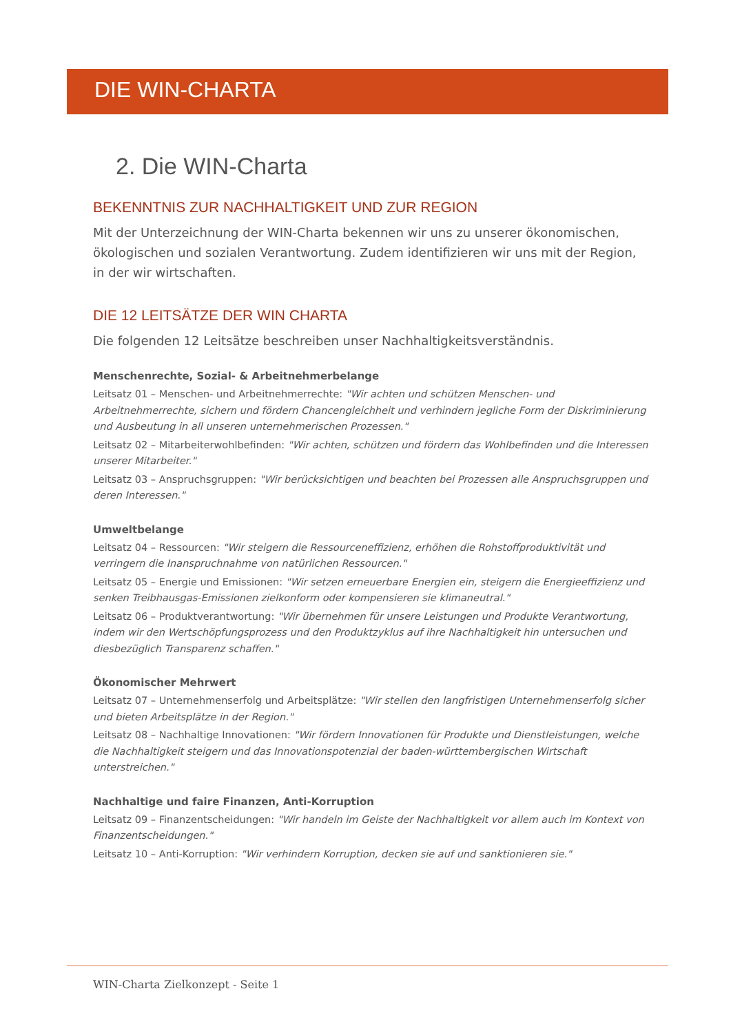DIE WIN-CHARTA
2. Die WIN-Charta
BEKENNTNIS ZUR NACHHALTIGKEIT UND ZUR REGION
Mit der Unterzeichnung der WIN-Charta bekennen wir uns zu unserer ökonomischen, ökologischen und sozialen Verantwortung. Zudem identifizieren wir uns mit der Region, in der wir wirtschaften.
DIE 12 LEITSÄTZE DER WIN CHARTA
Die folgenden 12 Leitsätze beschreiben unser Nachhaltigkeitsverständnis.
Menschenrechte, Sozial- & Arbeitnehmerbelange
Leitsatz 01 – Menschen- und Arbeitnehmerrechte: "Wir achten und schützen Menschen- und Arbeitnehmerrechte, sichern und fördern Chancengleichheit und verhindern jegliche Form der Diskriminierung und Ausbeutung in all unseren unternehmerischen Prozessen."
Leitsatz 02 – Mitarbeiterwohlbefinden: "Wir achten, schützen und fördern das Wohlbefinden und die Interessen unserer Mitarbeiter."
Leitsatz 03 – Anspruchsgruppen: "Wir berücksichtigen und beachten bei Prozessen alle Anspruchsgruppen und deren Interessen."
Umweltbelange
Leitsatz 04 – Ressourcen: "Wir steigern die Ressourceneffizienz, erhöhen die Rohstoffproduktivität und verringern die Inanspruchnahme von natürlichen Ressourcen."
Leitsatz 05 – Energie und Emissionen: "Wir setzen erneuerbare Energien ein, steigern die Energieeffizienz und senken Treibhausgas-Emissionen zielkonform oder kompensieren sie klimaneutral."
Leitsatz 06 – Produktverantwortung: "Wir übernehmen für unsere Leistungen und Produkte Verantwortung, indem wir den Wertschöpfungsprozess und den Produktzyklus auf ihre Nachhaltigkeit hin untersuchen und diesbezüglich Transparenz schaffen."
Ökonomischer Mehrwert
Leitsatz 07 – Unternehmenserfolg und Arbeitsplätze: "Wir stellen den langfristigen Unternehmenserfolg sicher und bieten Arbeitsplätze in der Region."
Leitsatz 08 – Nachhaltige Innovationen: "Wir fördern Innovationen für Produkte und Dienstleistungen, welche die Nachhaltigkeit steigern und das Innovationspotenzial der baden-württembergischen Wirtschaft unterstreichen."
Nachhaltige und faire Finanzen, Anti-Korruption
Leitsatz 09 – Finanzentscheidungen: "Wir handeln im Geiste der Nachhaltigkeit vor allem auch im Kontext von Finanzentscheidungen."
Leitsatz 10 – Anti-Korruption: "Wir verhindern Korruption, decken sie auf und sanktionieren sie."
WIN-Charta Zielkonzept - Seite 1